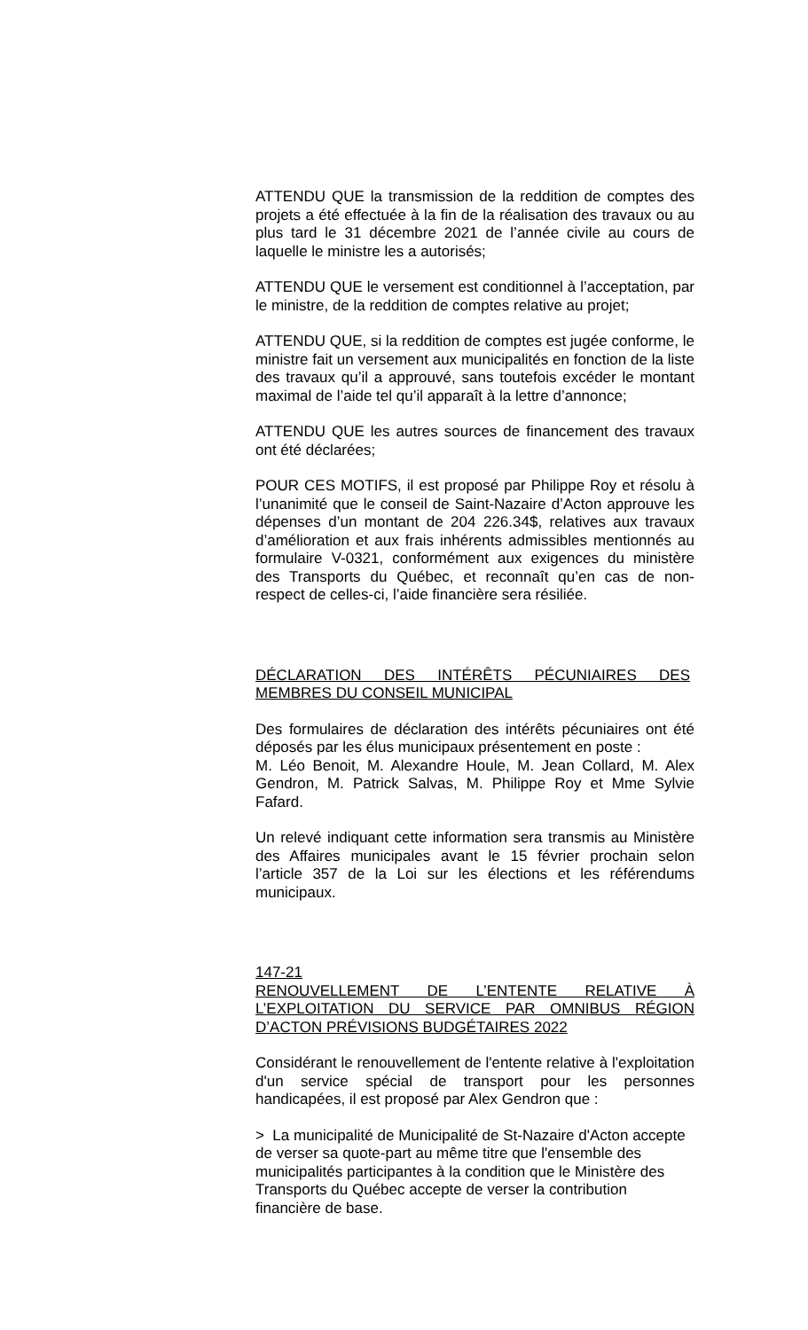ATTENDU QUE la transmission de la reddition de comptes des projets a été effectuée à la fin de la réalisation des travaux ou au plus tard le 31 décembre 2021 de l’année civile au cours de laquelle le ministre les a autorisés;
ATTENDU QUE le versement est conditionnel à l’acceptation, par le ministre, de la reddition de comptes relative au projet;
ATTENDU QUE, si la reddition de comptes est jugée conforme, le ministre fait un versement aux municipalités en fonction de la liste des travaux qu’il a approuvé, sans toutefois excéder le montant maximal de l’aide tel qu’il apparaît à la lettre d’annonce;
ATTENDU QUE les autres sources de financement des travaux ont été déclarées;
POUR CES MOTIFS, il est proposé par Philippe Roy et résolu à l’unanimité que le conseil de Saint-Nazaire d’Acton approuve les dépenses d’un montant de 204 226.34$, relatives aux travaux d’amélioration et aux frais inhérents admissibles mentionnés au formulaire V-0321, conformément aux exigences du ministère des Transports du Québec, et reconnaît qu’en cas de non-respect de celles-ci, l’aide financière sera résiliée.
DÉCLARATION DES INTÉRÊTS PÉCUNIAIRES DES MEMBRES DU CONSEIL MUNICIPAL
Des formulaires de déclaration des intérêts pécuniaires ont été déposés par les élus municipaux présentement en poste :
M. Léo Benoit, M. Alexandre Houle, M. Jean Collard, M. Alex Gendron, M. Patrick Salvas, M. Philippe Roy et Mme Sylvie Fafard.
Un relevé indiquant cette information sera transmis au Ministère des Affaires municipales avant le 15 février prochain selon l’article 357 de la Loi sur les élections et les référendums municipaux.
147-21
RENOUVELLEMENT DE L’ENTENTE RELATIVE À L’EXPLOITATION DU SERVICE PAR OMNIBUS RÉGION D’ACTON PRÉVISIONS BUDGÉTAIRES 2022
Considérant le renouvellement de l'entente relative à l'exploitation d'un service spécial de transport pour les personnes handicapées, il est proposé par Alex Gendron que :
> La municipalité de Municipalité de St-Nazaire d'Acton accepte de verser sa quote-part au même titre que l'ensemble des municipalités participantes à la condition que le Ministère des Transports du Québec accepte de verser la contribution financière de base.